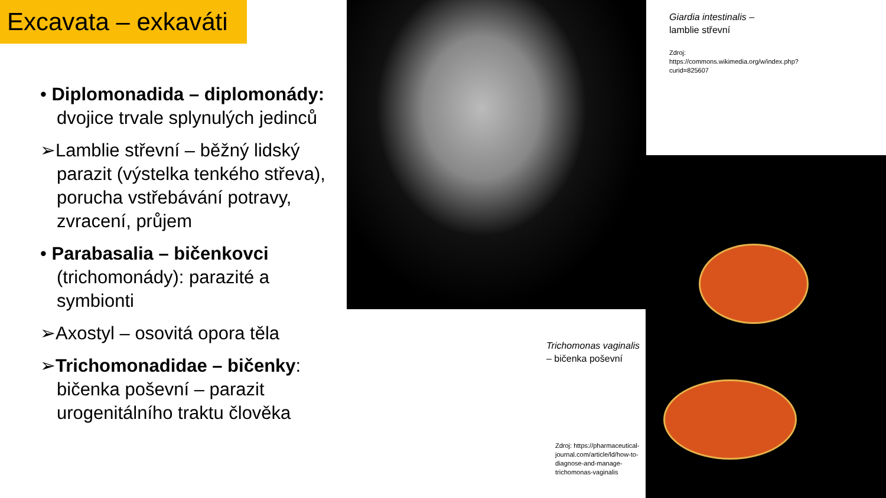Excavata – exkaváti
• Diplomonadida – diplomonády: dvojice trvale splynulých jedinců
➢Lamblie střevní – běžný lidský parazit (výstelka tenkého střeva), porucha vstřebávání potravy, zvracení, průjem
• Parabasalia – bičenkovci (trichomonády): parazité a symbionti
➢Axostyl – osovitá opora těla
➢Trichomonadidae – bičenky: bičenka poševní – parazit urogenitálního traktu člověka
Giardia intestinalis –
lamblie střevní
Zdroj: https://commons.wikimedia.org/w/index.php?curid=825607
Trichomonas vaginalis
– bičenka poševní
Zdroj: https://pharmaceutical-journal.com/article/ld/how-to-diagnose-and-manage-trichomonas-vaginalis